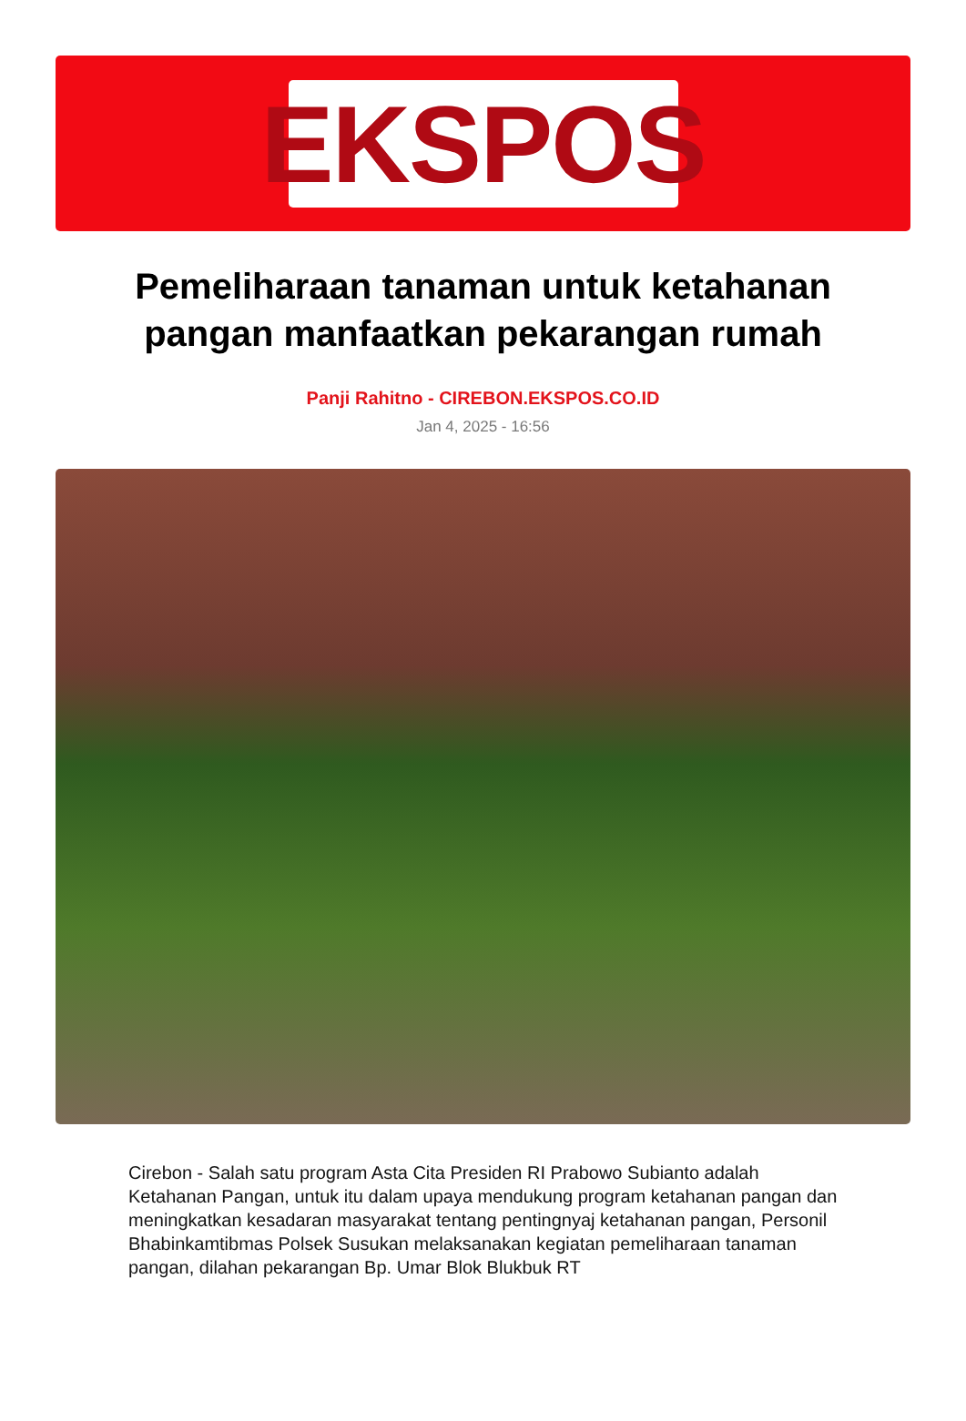EKSPOS
Pemeliharaan tanaman untuk ketahanan pangan manfaatkan pekarangan rumah
Panji Rahitno - CIREBON.EKSPOS.CO.ID
Jan 4, 2025 - 16:56
Cirebon - Salah satu program Asta Cita Presiden RI Prabowo Subianto adalah Ketahanan Pangan, untuk itu dalam upaya mendukung program ketahanan pangan dan meningkatkan kesadaran masyarakat tentang pentingnyaj ketahanan pangan, Personil Bhabinkamtibmas Polsek Susukan melaksanakan kegiatan pemeliharaan tanaman pangan, dilahan pekarangan Bp. Umar Blok Blukbuk RT